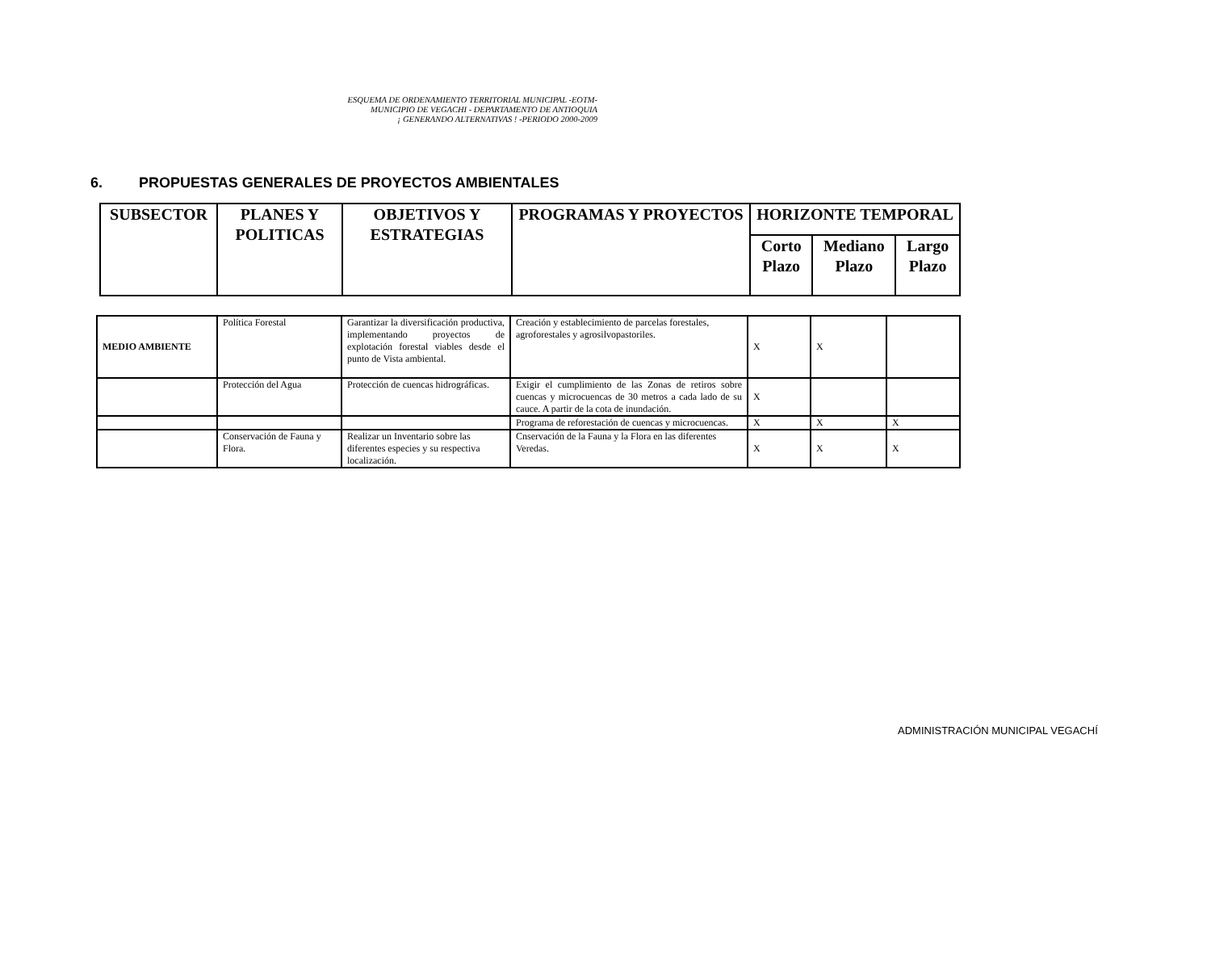ESQUEMA DE ORDENAMIENTO TERRITORIAL MUNICIPAL -EOTM-
MUNICIPIO DE VEGACHI - DEPARTAMENTO DE ANTIOQUIA
¡ GENERANDO ALTERNATIVAS ! -PERIODO 2000-2009
6. PROPUESTAS GENERALES DE PROYECTOS AMBIENTALES
| SUBSECTOR | PLANES Y POLITICAS | OBJETIVOS Y ESTRATEGIAS | PROGRAMAS Y PROYECTOS | HORIZONTE TEMPORAL | | |
| --- | --- | --- | --- | --- | --- | --- |
| | | | | Corto Plazo | Mediano Plazo | Largo Plazo |
| MEDIO AMBIENTE | Política Forestal | Garantizar la diversificación productiva, implementando proyectos de explotación forestal viables desde el punto de Vista ambiental. | Creación y establecimiento de parcelas forestales, agroforestales y agrosilvopastoriles. | X | X | |
| | Protección del Agua | Protección de cuencas hidrográficas. | Exigir el cumplimiento de las Zonas de retiros sobre cuencas y microcuencas de 30 metros a cada lado de su cauce. A partir de la cota de inundación. | X | | |
| | | | Programa de reforestación de cuencas y microcuencas. | X | X | X |
| | Conservación de Fauna y Flora. | Realizar un Inventario sobre las diferentes especies y su respectiva localización. | Cnservación de la Fauna y la Flora en las diferentes Veredas. | X | X | X |
ADMINISTRACIÓN MUNICIPAL VEGACHÍ